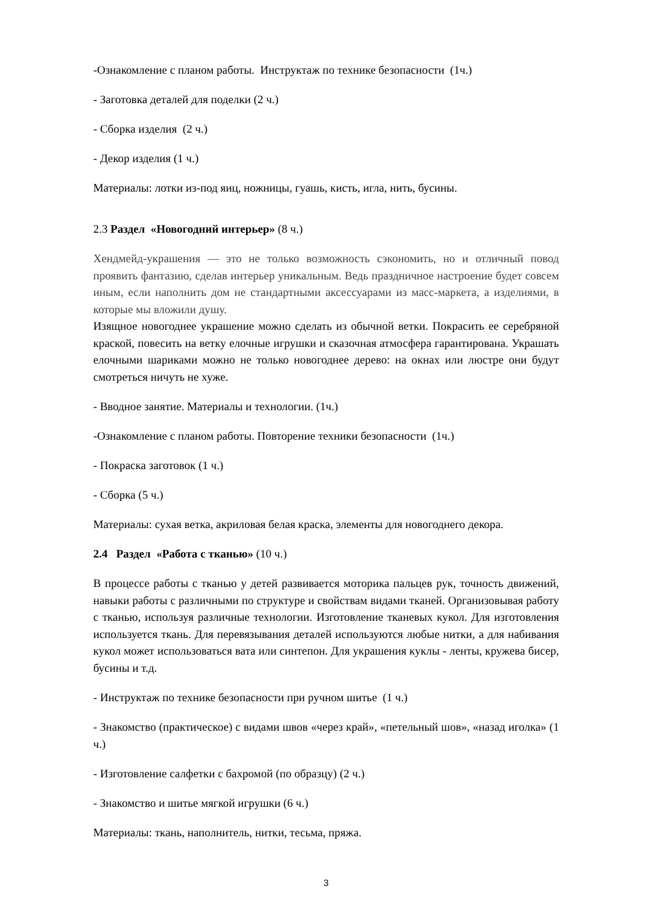-Ознакомление с планом работы. Инструктаж по технике безопасности (1ч.)
- Заготовка деталей для поделки (2 ч.)
- Сборка изделия (2 ч.)
- Декор изделия (1 ч.)
Материалы: лотки из-под яиц, ножницы, гуашь, кисть, игла, нить, бусины.
2.3 Раздел «Новогодний интерьер» (8 ч.)
Хендмейд-украшения — это не только возможность сэкономить, но и отличный повод проявить фантазию, сделав интерьер уникальным. Ведь праздничное настроение будет совсем иным, если наполнить дом не стандартными аксессуарами из масс-маркета, а изделиями, в которые мы вложили душу.
Изящное новогоднее украшение можно сделать из обычной ветки. Покрасить ее серебряной краской, повесить на ветку елочные игрушки и сказочная атмосфера гарантирована. Украшать елочными шариками можно не только новогоднее дерево: на окнах или люстре они будут смотреться ничуть не хуже.
- Вводное занятие. Материалы и технологии. (1ч.)
-Ознакомление с планом работы. Повторение техники безопасности (1ч.)
- Покраска заготовок (1 ч.)
- Сборка (5 ч.)
Материалы: сухая ветка, акриловая белая краска, элементы для новогоднего декора.
2.4 Раздел «Работа с тканью» (10 ч.)
В процессе работы с тканью у детей развивается моторика пальцев рук, точность движений, навыки работы с различными по структуре и свойствам видами тканей. Организовывая работу с тканью, используя различные технологии. Изготовление тканевых кукол. Для изготовления используется ткань. Для перевязывания деталей используются любые нитки, а для набивания кукол может использоваться вата или синтепон. Для украшения куклы - ленты, кружева бисер, бусины и т.д.
- Инструктаж по технике безопасности при ручном шитье (1 ч.)
- Знакомство (практическое) с видами швов «через край», «петельный шов», «назад иголка» (1 ч.)
- Изготовление салфетки с бахромой (по образцу) (2 ч.)
- Знакомство и шитье мягкой игрушки (6 ч.)
Материалы: ткань, наполнитель, нитки, тесьма, пряжа.
3